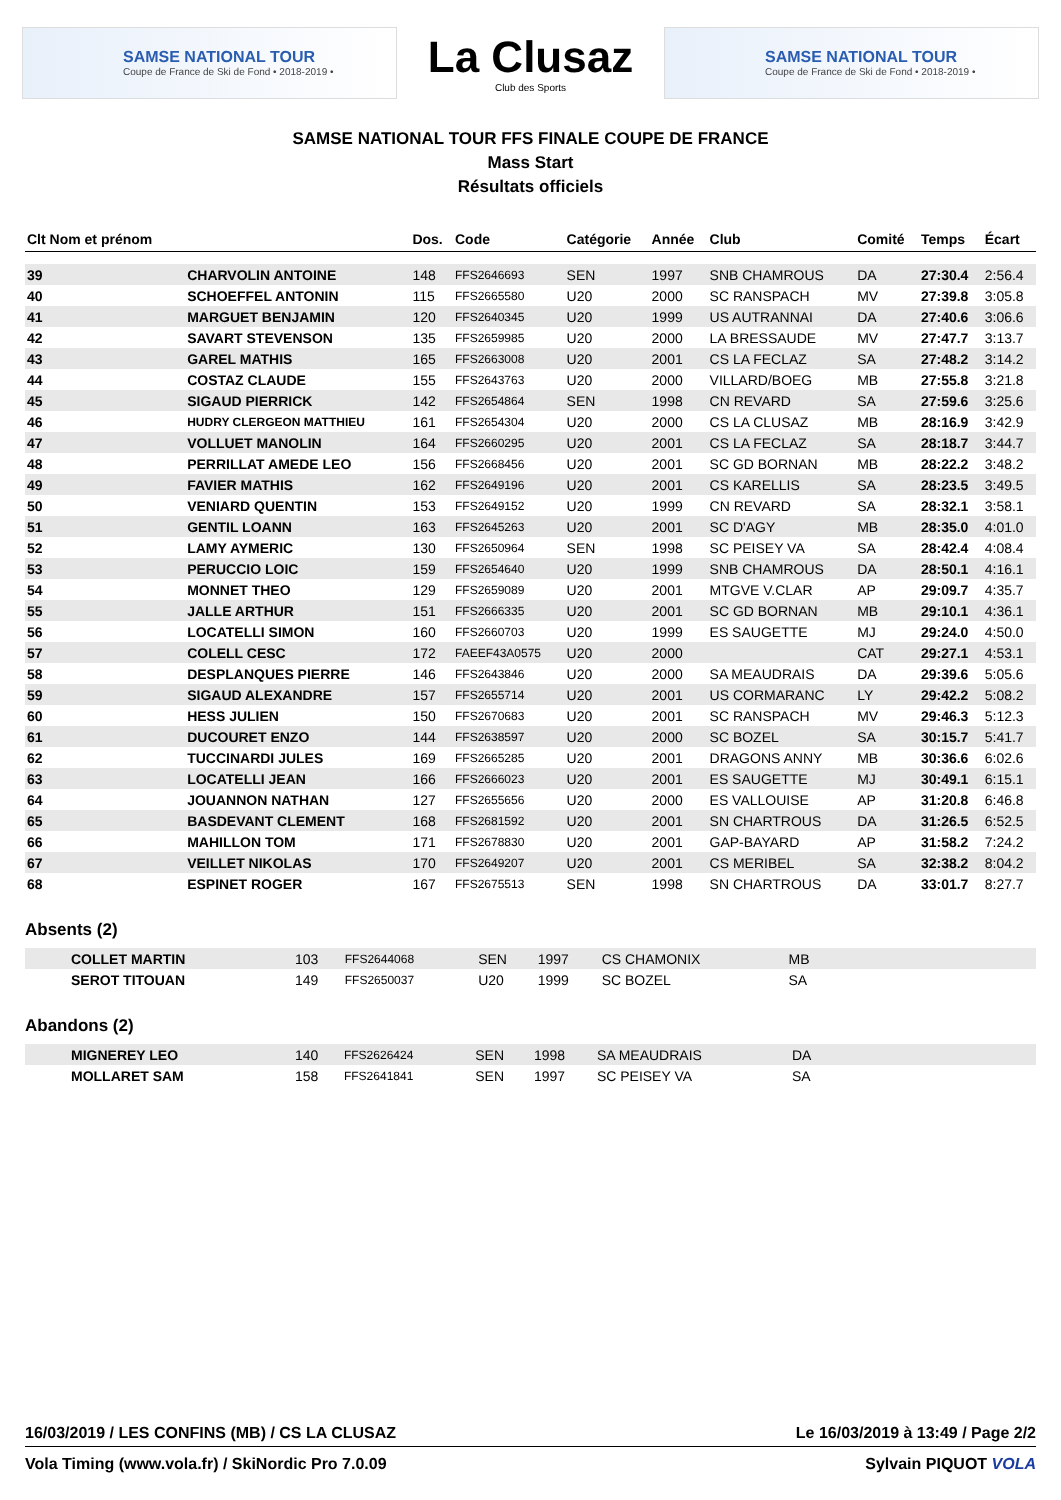SAMSE NATIONAL TOUR
Coupe de France de Ski de Fond • 2018-2019 •
La Clusaz
Club des Sports
SAMSE NATIONAL TOUR
Coupe de France de Ski de Fond • 2018-2019 •
SAMSE NATIONAL TOUR FFS FINALE COUPE DE FRANCE
Mass Start
Résultats officiels
| Clt Nom et prénom | | Dos. | Code | Catégorie | Année | Club | Comité | Temps | Écart |
| --- | --- | --- | --- | --- | --- | --- | --- | --- | --- |
| 39 | CHARVOLIN ANTOINE | 148 | FFS2646693 | SEN | 1997 | SNB CHAMROUS | DA | 27:30.4 | 2:56.4 |
| 40 | SCHOEFFEL ANTONIN | 115 | FFS2665580 | U20 | 2000 | SC RANSPACH | MV | 27:39.8 | 3:05.8 |
| 41 | MARGUET BENJAMIN | 120 | FFS2640345 | U20 | 1999 | US AUTRANNAI | DA | 27:40.6 | 3:06.6 |
| 42 | SAVART STEVENSON | 135 | FFS2659985 | U20 | 2000 | LA BRESSAUDE | MV | 27:47.7 | 3:13.7 |
| 43 | GAREL MATHIS | 165 | FFS2663008 | U20 | 2001 | CS LA FECLAZ | SA | 27:48.2 | 3:14.2 |
| 44 | COSTAZ CLAUDE | 155 | FFS2643763 | U20 | 2000 | VILLARD/BOEG | MB | 27:55.8 | 3:21.8 |
| 45 | SIGAUD PIERRICK | 142 | FFS2654864 | SEN | 1998 | CN REVARD | SA | 27:59.6 | 3:25.6 |
| 46 | HUDRY CLERGEON MATTHIEU | 161 | FFS2654304 | U20 | 2000 | CS LA CLUSAZ | MB | 28:16.9 | 3:42.9 |
| 47 | VOLLUET MANOLIN | 164 | FFS2660295 | U20 | 2001 | CS LA FECLAZ | SA | 28:18.7 | 3:44.7 |
| 48 | PERRILLAT AMEDE LEO | 156 | FFS2668456 | U20 | 2001 | SC GD BORNAN | MB | 28:22.2 | 3:48.2 |
| 49 | FAVIER MATHIS | 162 | FFS2649196 | U20 | 2001 | CS KARELLIS | SA | 28:23.5 | 3:49.5 |
| 50 | VENIARD QUENTIN | 153 | FFS2649152 | U20 | 1999 | CN REVARD | SA | 28:32.1 | 3:58.1 |
| 51 | GENTIL LOANN | 163 | FFS2645263 | U20 | 2001 | SC D'AGY | MB | 28:35.0 | 4:01.0 |
| 52 | LAMY AYMERIC | 130 | FFS2650964 | SEN | 1998 | SC PEISEY VA | SA | 28:42.4 | 4:08.4 |
| 53 | PERUCCIO LOIC | 159 | FFS2654640 | U20 | 1999 | SNB CHAMROUS | DA | 28:50.1 | 4:16.1 |
| 54 | MONNET THEO | 129 | FFS2659089 | U20 | 2001 | MTGVE V.CLAR | AP | 29:09.7 | 4:35.7 |
| 55 | JALLE ARTHUR | 151 | FFS2666335 | U20 | 2001 | SC GD BORNAN | MB | 29:10.1 | 4:36.1 |
| 56 | LOCATELLI SIMON | 160 | FFS2660703 | U20 | 1999 | ES SAUGETTE | MJ | 29:24.0 | 4:50.0 |
| 57 | COLELL CESC | 172 | FAEEF43A0575 | U20 | 2000 | | CAT | 29:27.1 | 4:53.1 |
| 58 | DESPLANQUES PIERRE | 146 | FFS2643846 | U20 | 2000 | SA MEAUDRAIS | DA | 29:39.6 | 5:05.6 |
| 59 | SIGAUD ALEXANDRE | 157 | FFS2655714 | U20 | 2001 | US CORMARANC | LY | 29:42.2 | 5:08.2 |
| 60 | HESS JULIEN | 150 | FFS2670683 | U20 | 2001 | SC RANSPACH | MV | 29:46.3 | 5:12.3 |
| 61 | DUCOURET ENZO | 144 | FFS2638597 | U20 | 2000 | SC BOZEL | SA | 30:15.7 | 5:41.7 |
| 62 | TUCCINARDI JULES | 169 | FFS2665285 | U20 | 2001 | DRAGONS ANNY | MB | 30:36.6 | 6:02.6 |
| 63 | LOCATELLI JEAN | 166 | FFS2666023 | U20 | 2001 | ES SAUGETTE | MJ | 30:49.1 | 6:15.1 |
| 64 | JOUANNON NATHAN | 127 | FFS2655656 | U20 | 2000 | ES VALLOUISE | AP | 31:20.8 | 6:46.8 |
| 65 | BASDEVANT CLEMENT | 168 | FFS2681592 | U20 | 2001 | SN CHARTROUS | DA | 31:26.5 | 6:52.5 |
| 66 | MAHILLON TOM | 171 | FFS2678830 | U20 | 2001 | GAP-BAYARD | AP | 31:58.2 | 7:24.2 |
| 67 | VEILLET NIKOLAS | 170 | FFS2649207 | U20 | 2001 | CS MERIBEL | SA | 32:38.2 | 8:04.2 |
| 68 | ESPINET ROGER | 167 | FFS2675513 | SEN | 1998 | SN CHARTROUS | DA | 33:01.7 | 8:27.7 |
Absents (2)
| | COLLET MARTIN | 103 | FFS2644068 | SEN | 1997 | CS CHAMONIX | MB | |
| | SEROT TITOUAN | 149 | FFS2650037 | U20 | 1999 | SC BOZEL | SA | |
Abandons (2)
| | MIGNEREY LEO | 140 | FFS2626424 | SEN | 1998 | SA MEAUDRAIS | DA | |
| | MOLLARET SAM | 158 | FFS2641841 | SEN | 1997 | SC PEISEY VA | SA | |
16/03/2019 / LES CONFINS (MB) / CS LA CLUSAZ Le 16/03/2019 à 13:49 / Page 2/2
Vola Timing (www.vola.fr) / SkiNordic Pro 7.0.09 Sylvain PIQUOT VOLA